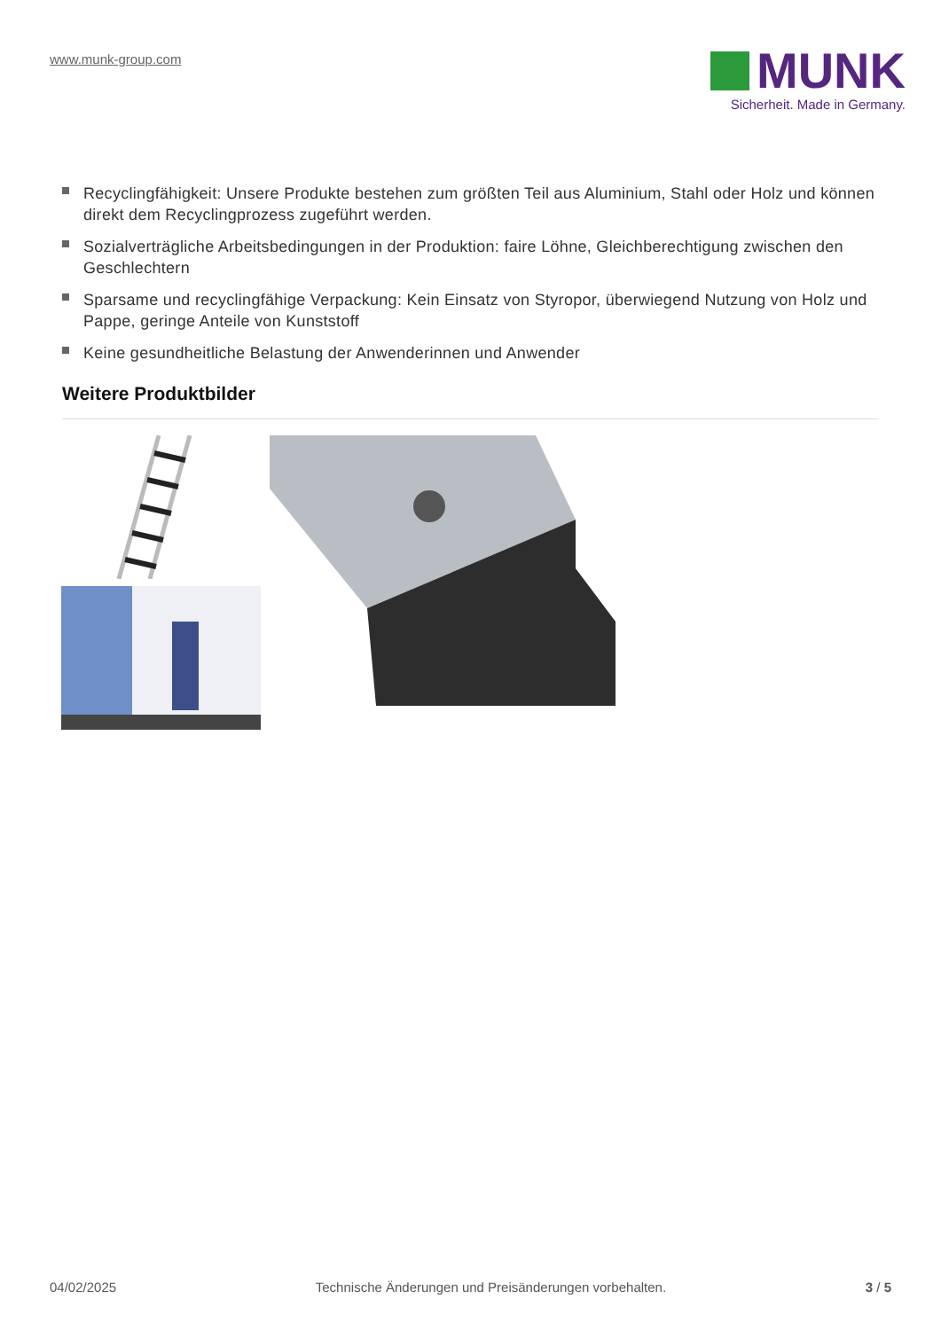www.munk-group.com
MUNK
Sicherheit. Made in Germany.
Recyclingfähigkeit: Unsere Produkte bestehen zum größten Teil aus Aluminium, Stahl oder Holz und können direkt dem Recyclingprozess zugeführt werden.
Sozialverträgliche Arbeitsbedingungen in der Produktion: faire Löhne, Gleichberechtigung zwischen den Geschlechtern
Sparsame und recyclingfähige Verpackung: Kein Einsatz von Styropor, überwiegend Nutzung von Holz und Pappe, geringe Anteile von Kunststoff
Keine gesundheitliche Belastung der Anwenderinnen und Anwender
Weitere Produktbilder
04/02/2025 Technische Änderungen und Preisänderungen vorbehalten. 3 / 5